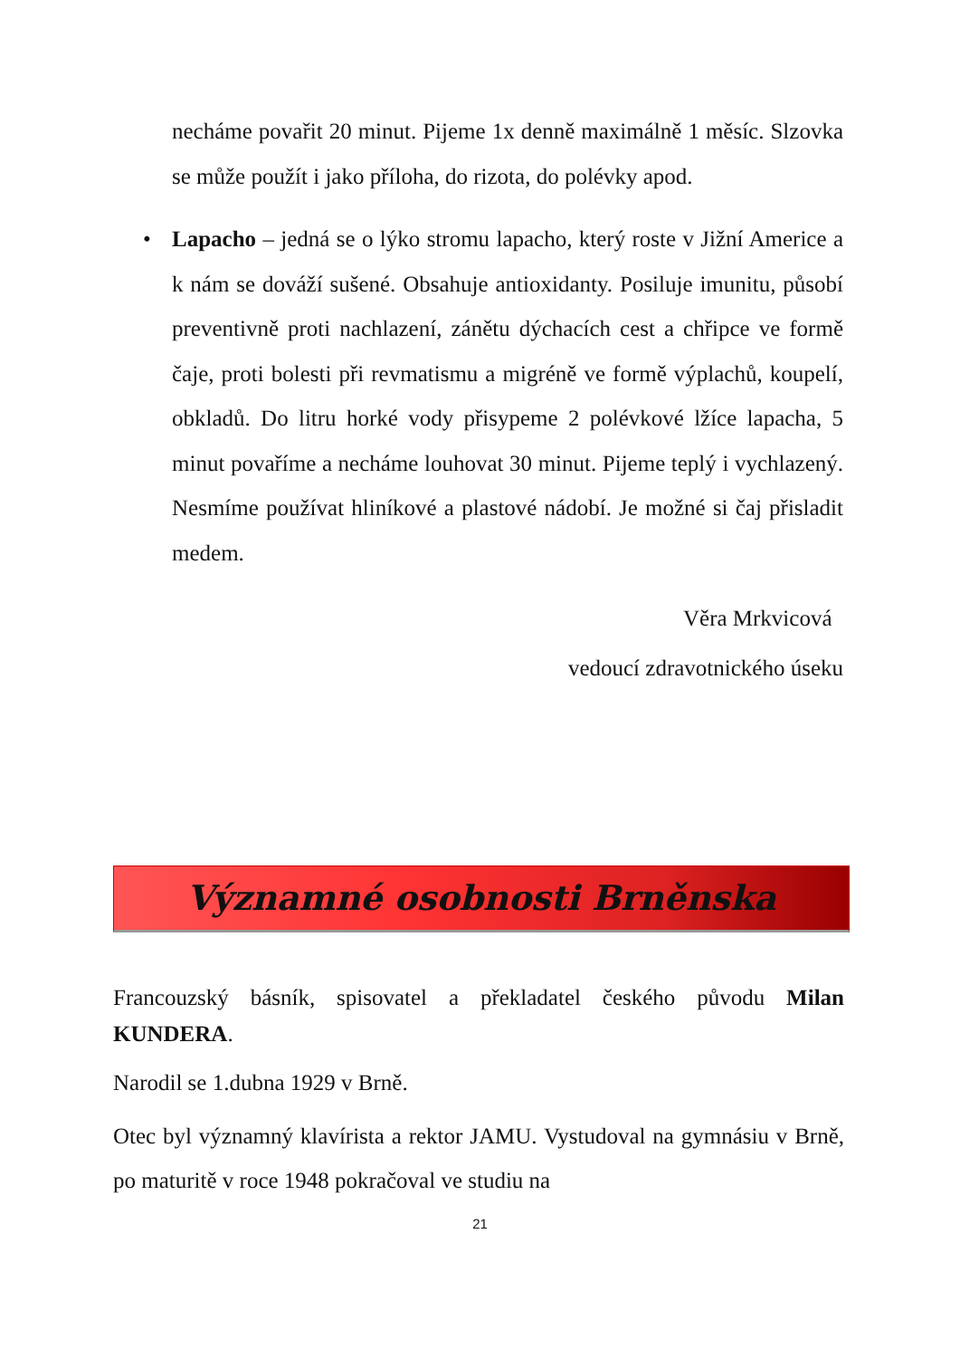necháme povařit 20 minut. Pijeme 1x denně maximálně 1 měsíc. Slzovka se může použít i jako příloha, do rizota, do polévky apod.
• Lapacho – jedná se o lýko stromu lapacho, který roste v Jižní Americe a k nám se dováží sušené. Obsahuje antioxidanty. Posiluje imunitu, působí preventivně proti nachlazení, zánětu dýchacích cest a chřipce ve formě čaje, proti bolesti při revmatismu a migréně ve formě výplachů, koupelí, obkladů. Do litru horké vody přisypeme 2 polévkové lžíce lapacha, 5 minut povaříme a necháme louhovat 30 minut. Pijeme teplý i vychlazený. Nesmíme používat hliníkové a plastové nádobí. Je možné si čaj přisladit medem.
Věra Mrkvicová
vedoucí zdravotnického úseku
Významné osobnosti Brněnska
Francouzský básník, spisovatel a překladatel českého původu Milan KUNDERA.
Narodil se 1.dubna 1929 v Brně.
Otec byl významný klavírista a rektor JAMU. Vystudoval na gymnásiu v Brně, po maturitě v roce 1948 pokračoval ve studiu na
21